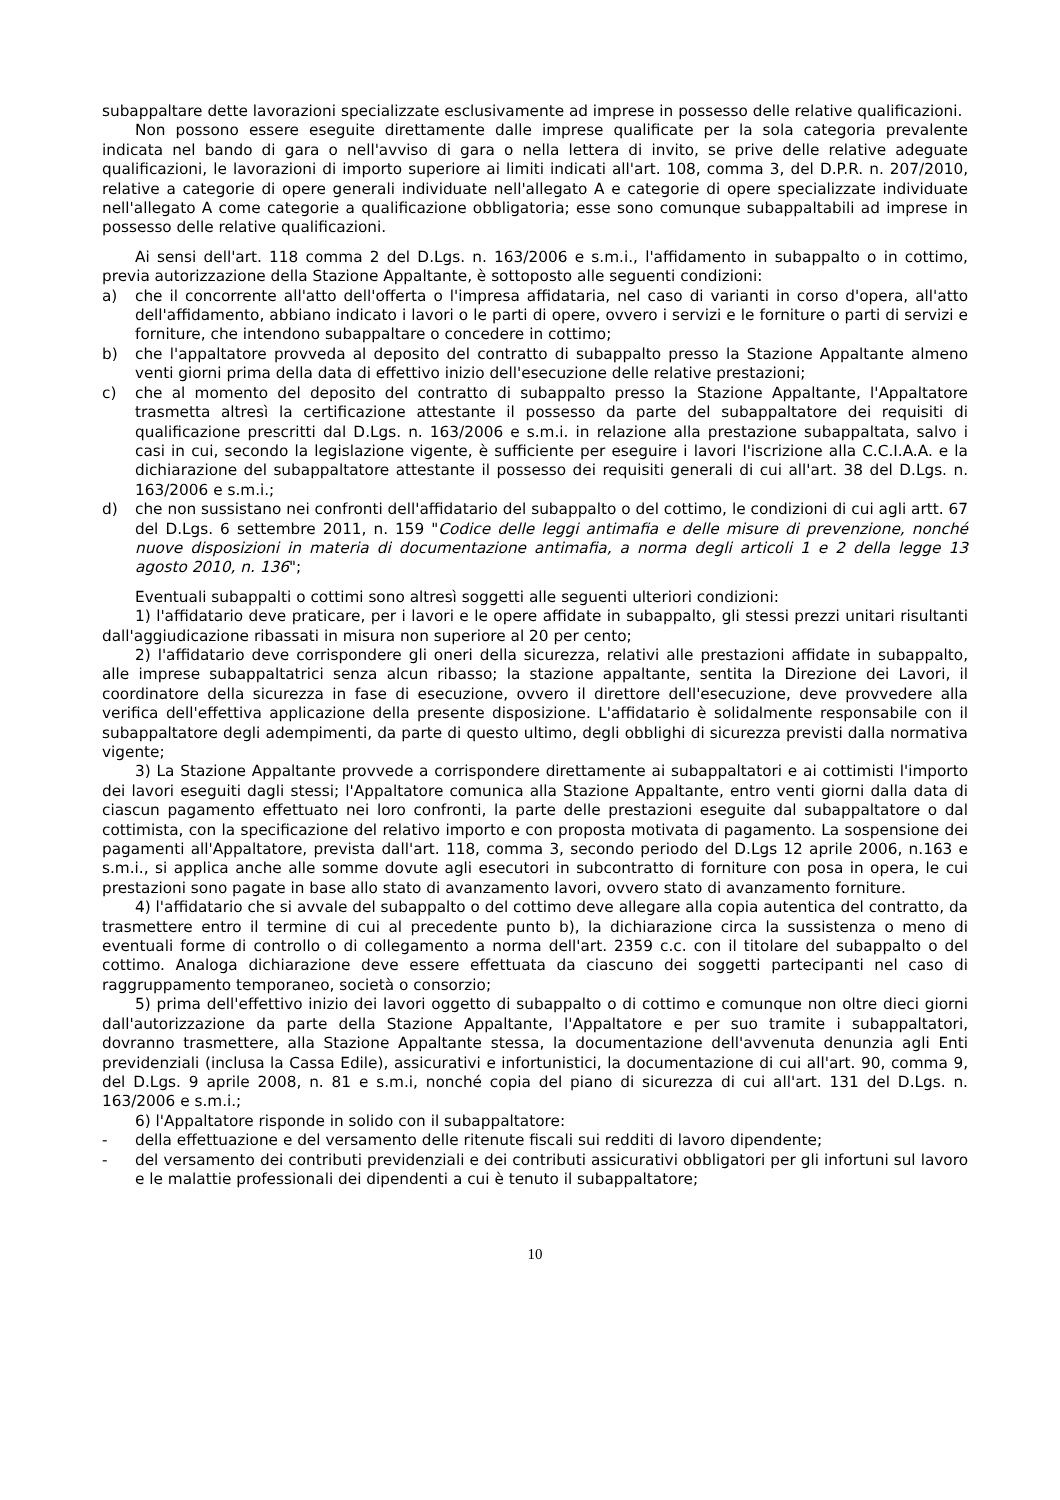subappaltare dette lavorazioni specializzate esclusivamente ad imprese in possesso delle relative qualificazioni.
Non possono essere eseguite direttamente dalle imprese qualificate per la sola categoria prevalente indicata nel bando di gara o nell'avviso di gara o nella lettera di invito, se prive delle relative adeguate qualificazioni, le lavorazioni di importo superiore ai limiti indicati all'art. 108, comma 3, del D.P.R. n. 207/2010, relative a categorie di opere generali individuate nell'allegato A e categorie di opere specializzate individuate nell'allegato A come categorie a qualificazione obbligatoria; esse sono comunque subappaltabili ad imprese in possesso delle relative qualificazioni.
Ai sensi dell'art. 118 comma 2 del D.Lgs. n. 163/2006 e s.m.i., l'affidamento in subappalto o in cottimo, previa autorizzazione della Stazione Appaltante, è sottoposto alle seguenti condizioni:
a) che il concorrente all'atto dell'offerta o l'impresa affidataria, nel caso di varianti in corso d'opera, all'atto dell'affidamento, abbiano indicato i lavori o le parti di opere, ovvero i servizi e le forniture o parti di servizi e forniture, che intendono subappaltare o concedere in cottimo;
b) che l'appaltatore provveda al deposito del contratto di subappalto presso la Stazione Appaltante almeno venti giorni prima della data di effettivo inizio dell'esecuzione delle relative prestazioni;
c) che al momento del deposito del contratto di subappalto presso la Stazione Appaltante, l'Appaltatore trasmetta altresì la certificazione attestante il possesso da parte del subappaltatore dei requisiti di qualificazione prescritti dal D.Lgs. n. 163/2006 e s.m.i. in relazione alla prestazione subappaltata, salvo i casi in cui, secondo la legislazione vigente, è sufficiente per eseguire i lavori l'iscrizione alla C.C.I.A.A. e la dichiarazione del subappaltatore attestante il possesso dei requisiti generali di cui all'art. 38 del D.Lgs. n. 163/2006 e s.m.i.;
d) che non sussistano nei confronti dell'affidatario del subappalto o del cottimo, le condizioni di cui agli artt. 67 del D.Lgs. 6 settembre 2011, n. 159 "Codice delle leggi antimafia e delle misure di prevenzione, nonché nuove disposizioni in materia di documentazione antimafia, a norma degli articoli 1 e 2 della legge 13 agosto 2010, n. 136";
Eventuali subappalti o cottimi sono altresì soggetti alle seguenti ulteriori condizioni:
1) l'affidatario deve praticare, per i lavori e le opere affidate in subappalto, gli stessi prezzi unitari risultanti dall'aggiudicazione ribassati in misura non superiore al 20 per cento;
2) l'affidatario deve corrispondere gli oneri della sicurezza, relativi alle prestazioni affidate in subappalto, alle imprese subappaltatrici senza alcun ribasso; la stazione appaltante, sentita la Direzione dei Lavori, il coordinatore della sicurezza in fase di esecuzione, ovvero il direttore dell'esecuzione, deve provvedere alla verifica dell'effettiva applicazione della presente disposizione. L'affidatario è solidalmente responsabile con il subappaltatore degli adempimenti, da parte di questo ultimo, degli obblighi di sicurezza previsti dalla normativa vigente;
3) La Stazione Appaltante provvede a corrispondere direttamente ai subappaltatori e ai cottimisti l'importo dei lavori eseguiti dagli stessi; l'Appaltatore comunica alla Stazione Appaltante, entro venti giorni dalla data di ciascun pagamento effettuato nei loro confronti, la parte delle prestazioni eseguite dal subappaltatore o dal cottimista, con la specificazione del relativo importo e con proposta motivata di pagamento. La sospensione dei pagamenti all'Appaltatore, prevista dall'art. 118, comma 3, secondo periodo del D.Lgs 12 aprile 2006, n.163 e s.m.i., si applica anche alle somme dovute agli esecutori in subcontratto di forniture con posa in opera, le cui prestazioni sono pagate in base allo stato di avanzamento lavori, ovvero stato di avanzamento forniture.
4) l'affidatario che si avvale del subappalto o del cottimo deve allegare alla copia autentica del contratto, da trasmettere entro il termine di cui al precedente punto b), la dichiarazione circa la sussistenza o meno di eventuali forme di controllo o di collegamento a norma dell'art. 2359 c.c. con il titolare del subappalto o del cottimo. Analoga dichiarazione deve essere effettuata da ciascuno dei soggetti partecipanti nel caso di raggruppamento temporaneo, società o consorzio;
5) prima dell'effettivo inizio dei lavori oggetto di subappalto o di cottimo e comunque non oltre dieci giorni dall'autorizzazione da parte della Stazione Appaltante, l'Appaltatore e per suo tramite i subappaltatori, dovranno trasmettere, alla Stazione Appaltante stessa, la documentazione dell'avvenuta denunzia agli Enti previdenziali (inclusa la Cassa Edile), assicurativi e infortunistici, la documentazione di cui all'art. 90, comma 9, del D.Lgs. 9 aprile 2008, n. 81 e s.m.i, nonché copia del piano di sicurezza di cui all'art. 131 del D.Lgs. n. 163/2006 e s.m.i.;
6) l'Appaltatore risponde in solido con il subappaltatore:
- della effettuazione e del versamento delle ritenute fiscali sui redditi di lavoro dipendente;
- del versamento dei contributi previdenziali e dei contributi assicurativi obbligatori per gli infortuni sul lavoro e le malattie professionali dei dipendenti a cui è tenuto il subappaltatore;
10